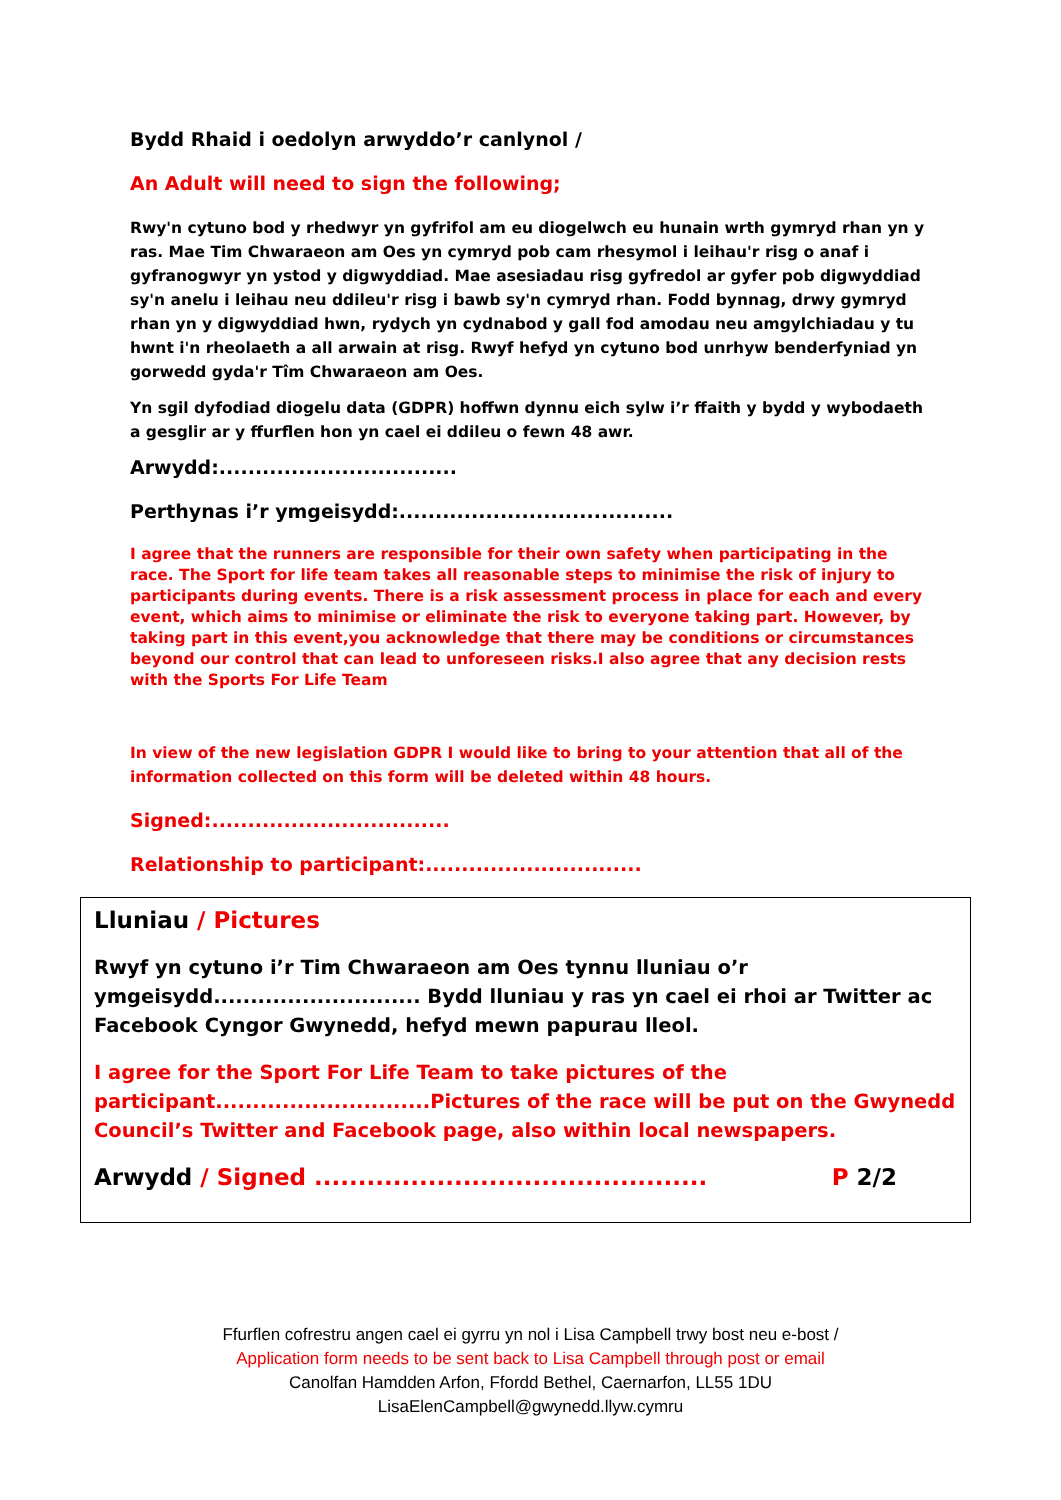Bydd Rhaid i oedolyn arwyddo’r canlynol /
An Adult will need to sign the following;
Rwy'n cytuno bod y rhedwyr yn gyfrifol am eu diogelwch eu hunain wrth gymryd rhan yn y ras. Mae Tim Chwaraeon am Oes yn cymryd pob cam rhesymol i leihau'r risg o anaf i gyfranogwyr yn ystod y digwyddiad. Mae asesiadau risg gyfredol ar gyfer pob digwyddiad sy'n anelu i leihau neu ddileu'r risg i bawb sy'n cymryd rhan. Fodd bynnag, drwy gymryd rhan yn y digwyddiad hwn, rydych yn cydnabod y gall fod amodau neu amgylchiadau y tu hwnt i'n rheolaeth a all arwain at risg. Rwyf hefyd yn cytuno bod unrhyw benderfyniad yn gorwedd gyda'r Tîm Chwaraeon am Oes.
Yn sgil dyfodiad diogelu data (GDPR) hoffwn dynnu eich sylw i’r ffaith y bydd y wybodaeth a gesglir ar y ffurflen hon yn cael ei ddileu o fewn 48 awr.
Arwydd:.................................
Perthynas i’r ymgeisydd:......................................
I agree that the runners are responsible for their own safety when participating in the race. The Sport for life team takes all reasonable steps to minimise the risk of injury to participants during events. There is a risk assessment process in place for each and every event, which aims to minimise or eliminate the risk to everyone taking part. However, by taking part in this event,you acknowledge that there may be conditions or circumstances beyond our control that can lead to unforeseen risks.I also agree that any decision rests with the Sports For Life Team
In view of the new legislation GDPR I would like to bring to your attention that all of the information collected on this form will be deleted within 48 hours.
Signed:.................................
Relationship to participant:..............................
Lluniau / Pictures
Rwyf yn cytuno i’r Tim Chwaraeon am Oes tynnu lluniau o’r ymgeisydd............................ Bydd lluniau y ras yn cael ei rhoi ar Twitter ac Facebook Cyngor Gwynedd, hefyd mewn papurau lleol.
I agree for the Sport For Life Team to take pictures of the participant.............................Pictures of the race will be put on the Gwynedd Council’s Twitter and Facebook page, also within local newspapers.
Arwydd / Signed ............................................. P 2/2
Ffurflen cofrestru angen cael ei gyrru yn nol i Lisa Campbell trwy bost neu e-bost /
Application form needs to be sent back to Lisa Campbell through post or email
Canolfan Hamdden Arfon, Ffordd Bethel, Caernarfon, LL55 1DU
LisaElenCampbell@gwynedd.llyw.cymru